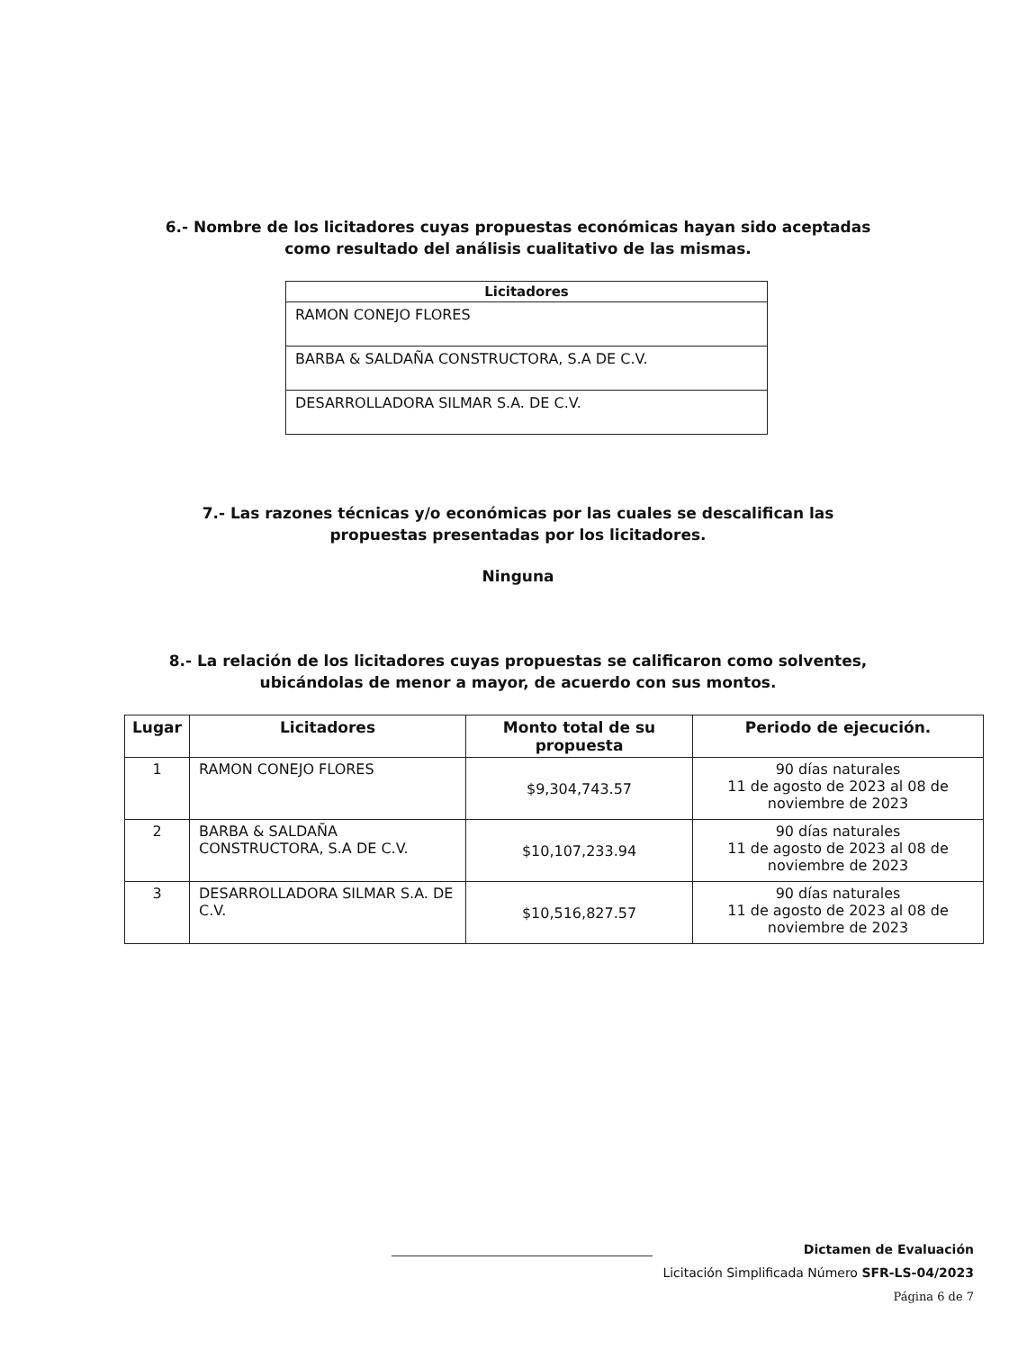6.- Nombre de los licitadores cuyas propuestas económicas hayan sido aceptadas
como resultado del análisis cualitativo de las mismas.
| Licitadores |
| --- |
| RAMON CONEJO FLORES |
| BARBA & SALDAÑA CONSTRUCTORA, S.A DE C.V. |
| DESARROLLADORA SILMAR S.A. DE C.V. |
7.- Las razones técnicas y/o económicas por las cuales se descalifican las
propuestas presentadas por los licitadores.
Ninguna
8.- La relación de los licitadores cuyas propuestas se calificaron como solventes,
ubicándolas de menor a mayor, de acuerdo con sus montos.
| Lugar | Licitadores | Monto total de su propuesta | Periodo de ejecución. |
| --- | --- | --- | --- |
| 1 | RAMON CONEJO FLORES | $9,304,743.57 | 90 días naturales 11 de agosto de 2023 al 08 de noviembre de 2023 |
| 2 | BARBA & SALDAÑA CONSTRUCTORA, S.A DE C.V. | $10,107,233.94 | 90 días naturales 11 de agosto de 2023 al 08 de noviembre de 2023 |
| 3 | DESARROLLADORA SILMAR S.A. DE C.V. | $10,516,827.57 | 90 días naturales 11 de agosto de 2023 al 08 de noviembre de 2023 |
Dictamen de Evaluación
Licitación Simplificada Número SFR-LS-04/2023
Página 6 de 7